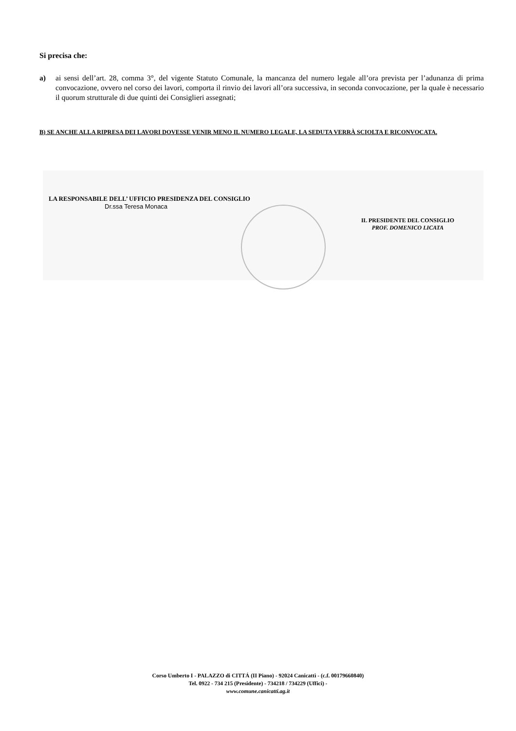Si precisa che:
a) ai sensi dell’art. 28, comma 3°, del vigente Statuto Comunale, la mancanza del numero legale all’ora prevista per l’adunanza di prima convocazione, ovvero nel corso dei lavori, comporta il rinvio dei lavori all’ora successiva, in seconda convocazione, per la quale è necessario il quorum strutturale di due quinti dei Consiglieri assegnati;
B) SE ANCHE ALLA RIPRESA DEI LAVORI DOVESSE VENIR MENO IL NUMERO LEGALE, LA SEDUTA VERRÀ SCIOLTA E RICONVOCATA.
LA RESPONSABILE DELL’ UFFICIO PRESIDENZA DEL CONSIGLIO
Dr.ssa Teresa Monaca
IL PRESIDENTE DEL CONSIGLIO
PROF. DOMENICO LICATA
Corso Umberto I - PALAZZO di CITTÁ (II Piano) - 92024 Canicattì - (c.f. 00179660840)
Tel. 0922 - 734 215 (Presidente) - 734218 / 734229 (Uffici) -
www.comune.canicatti.ag.it